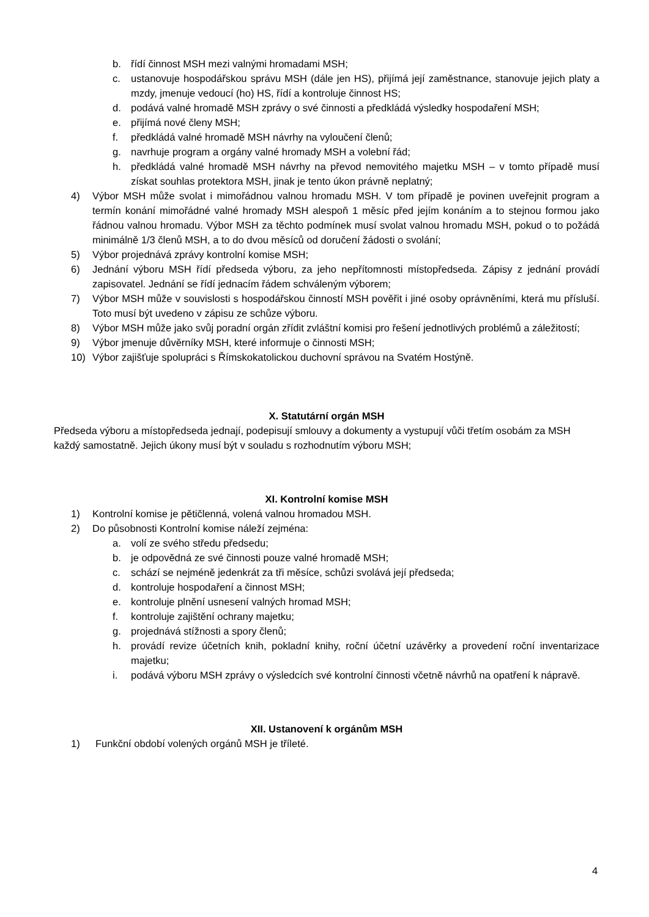b. řídí činnost MSH mezi valnými hromadami MSH;
c. ustanovuje hospodářskou správu MSH (dále jen HS), přijímá její zaměstnance, stanovuje jejich platy a mzdy, jmenuje vedoucí (ho) HS, řídí a kontroluje činnost HS;
d. podává valné hromadě MSH zprávy o své činnosti a předkládá výsledky hospodaření MSH;
e. přijímá nové členy MSH;
f. předkládá valné hromadě MSH návrhy na vyloučení členů;
g. navrhuje program a orgány valné hromady MSH a volební řád;
h. předkládá valné hromadě MSH návrhy na převod nemovitého majetku MSH – v tomto případě musí získat souhlas protektora MSH, jinak je tento úkon právně neplatný;
4) Výbor MSH může svolat i mimořádnou valnou hromadu MSH. V tom případě je povinen uveřejnit program a termín konání mimořádné valné hromady MSH alespoň 1 měsíc před jejím konáním a to stejnou formou jako řádnou valnou hromadu. Výbor MSH za těchto podmínek musí svolat valnou hromadu MSH, pokud o to požádá minimálně 1/3 členů MSH, a to do dvou měsíců od doručení žádosti o svolání;
5) Výbor projednává zprávy kontrolní komise MSH;
6) Jednání výboru MSH řídí předseda výboru, za jeho nepřítomnosti místopředseda. Zápisy z jednání provádí zapisovatel. Jednání se řídí jednacím řádem schváleným výborem;
7) Výbor MSH může v souvislosti s hospodářskou činností MSH pověřit i jiné osoby oprávněními, která mu přísluší. Toto musí být uvedeno v zápisu ze schůze výboru.
8) Výbor MSH může jako svůj poradní orgán zřídit zvláštní komisi pro řešení jednotlivých problémů a záležitostí;
9) Výbor jmenuje důvěrníky MSH, které informuje o činnosti MSH;
10) Výbor zajišťuje spolupráci s Římskokatolickou duchovní správou na Svatém Hostýně.
X. Statutární orgán MSH
Předseda výboru a místopředseda jednají, podepisují smlouvy a dokumenty a vystupují vůči třetím osobám za MSH každý samostatně. Jejich úkony musí být v souladu s rozhodnutím výboru MSH;
XI. Kontrolní komise MSH
1) Kontrolní komise je pětičlenná, volená valnou hromadou MSH.
2) Do působnosti Kontrolní komise náleží zejména:
a. volí ze svého středu předsedu;
b. je odpovědná ze své činnosti pouze valné hromadě MSH;
c. schází se nejméně jedenkrát za tři měsíce, schůzi svolává její předseda;
d. kontroluje hospodaření a činnost MSH;
e. kontroluje plnění usnesení valných hromad MSH;
f. kontroluje zajištění ochrany majetku;
g. projednává stížnosti a spory členů;
h. provádí revize účetních knih, pokladní knihy, roční účetní uzávěrky a provedení roční inventarizace majetku;
i. podává výboru MSH zprávy o výsledcích své kontrolní činnosti včetně návrhů na opatření k nápravě.
XII. Ustanovení k orgánům MSH
1) Funkční období volených orgánů MSH je tříleté.
4